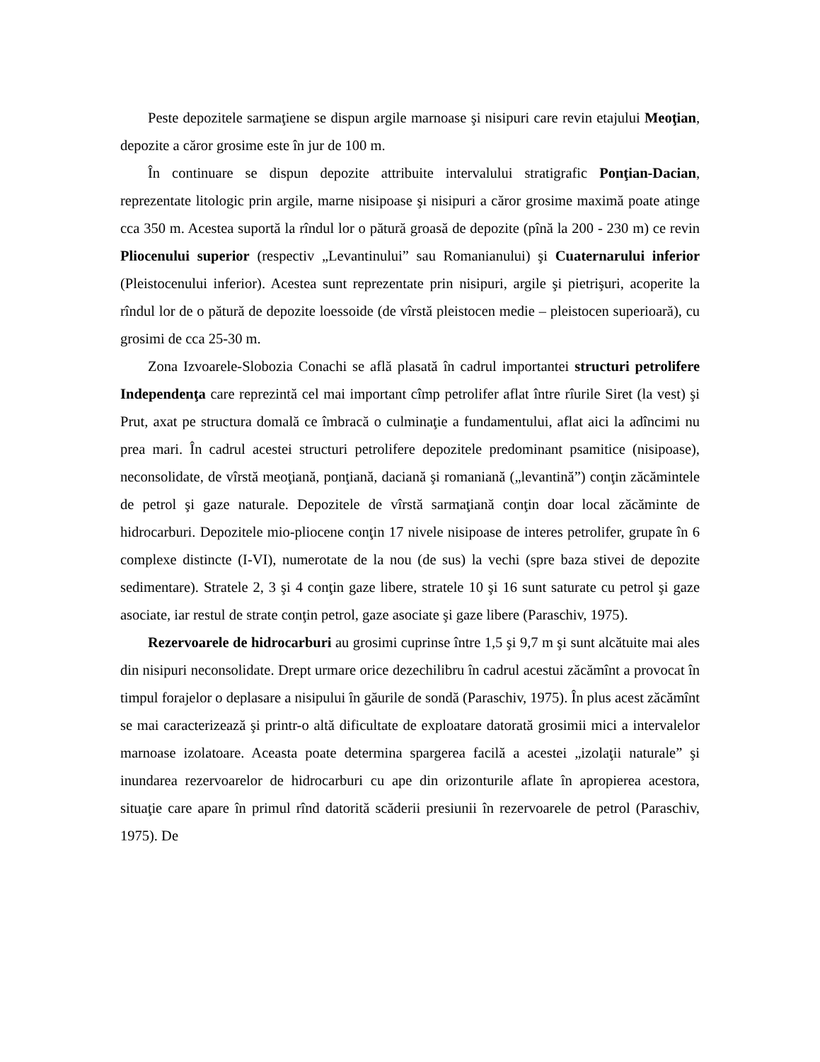Peste depozitele sarmaţiene se dispun argile marnoase şi nisipuri care revin etajului Meoţian, depozite a căror grosime este în jur de 100 m.
În continuare se dispun depozite attribuite intervalului stratigrafic Ponţian-Dacian, reprezentate litologic prin argile, marne nisipoase şi nisipuri a căror grosime maximă poate atinge cca 350 m. Acestea suportă la rîndul lor o pătură groasă de depozite (pînă la 200 - 230 m) ce revin Pliocenului superior (respectiv „Levantinului” sau Romanianului) şi Cuaternarului inferior (Pleistocenului inferior). Acestea sunt reprezentate prin nisipuri, argile şi pietrişuri, acoperite la rîndul lor de o pătură de depozite loessoide (de vîrstă pleistocen medie – pleistocen superioară), cu grosimi de cca 25-30 m.
Zona Izvoarele-Slobozia Conachi se află plasată în cadrul importantei structuri petrolifere Independenţa care reprezintă cel mai important cîmp petrolifer aflat între rîurile Siret (la vest) şi Prut, axat pe structura domală ce îmbracă o culminaţie a fundamentului, aflat aici la adîncimi nu prea mari. În cadrul acestei structuri petrolifere depozitele predominant psamitice (nisipoase), neconsolidate, de vîrstă meoţiană, ponţiană, daciană şi romaniană („levantină”) conţin zăcămintele de petrol şi gaze naturale. Depozitele de vîrstă sarmaţiană conţin doar local zăcăminte de hidrocarburi. Depozitele mio-pliocene conţin 17 nivele nisipoase de interes petrolifer, grupate în 6 complexe distincte (I-VI), numerotate de la nou (de sus) la vechi (spre baza stivei de depozite sedimentare). Stratele 2, 3 şi 4 conţin gaze libere, stratele 10 şi 16 sunt saturate cu petrol şi gaze asociate, iar restul de strate conţin petrol, gaze asociate şi gaze libere (Paraschiv, 1975).
Rezervoarele de hidrocarburi au grosimi cuprinse între 1,5 şi 9,7 m şi sunt alcătuite mai ales din nisipuri neconsolidate. Drept urmare orice dezechilibru în cadrul acestui zăcămînt a provocat în timpul forajelor o deplasare a nisipului în găurile de sondă (Paraschiv, 1975). În plus acest zăcămînt se mai caracterizează şi printr-o altă dificultate de exploatare datorată grosimii mici a intervalelor marnoase izolatoare. Aceasta poate determina spargerea facilă a acestei „izolaţii naturale” şi inundarea rezervoarelor de hidrocarburi cu ape din orizonturile aflate în apropierea acestora, situaţie care apare în primul rînd datorită scăderii presiunii în rezervoarele de petrol (Paraschiv, 1975). De